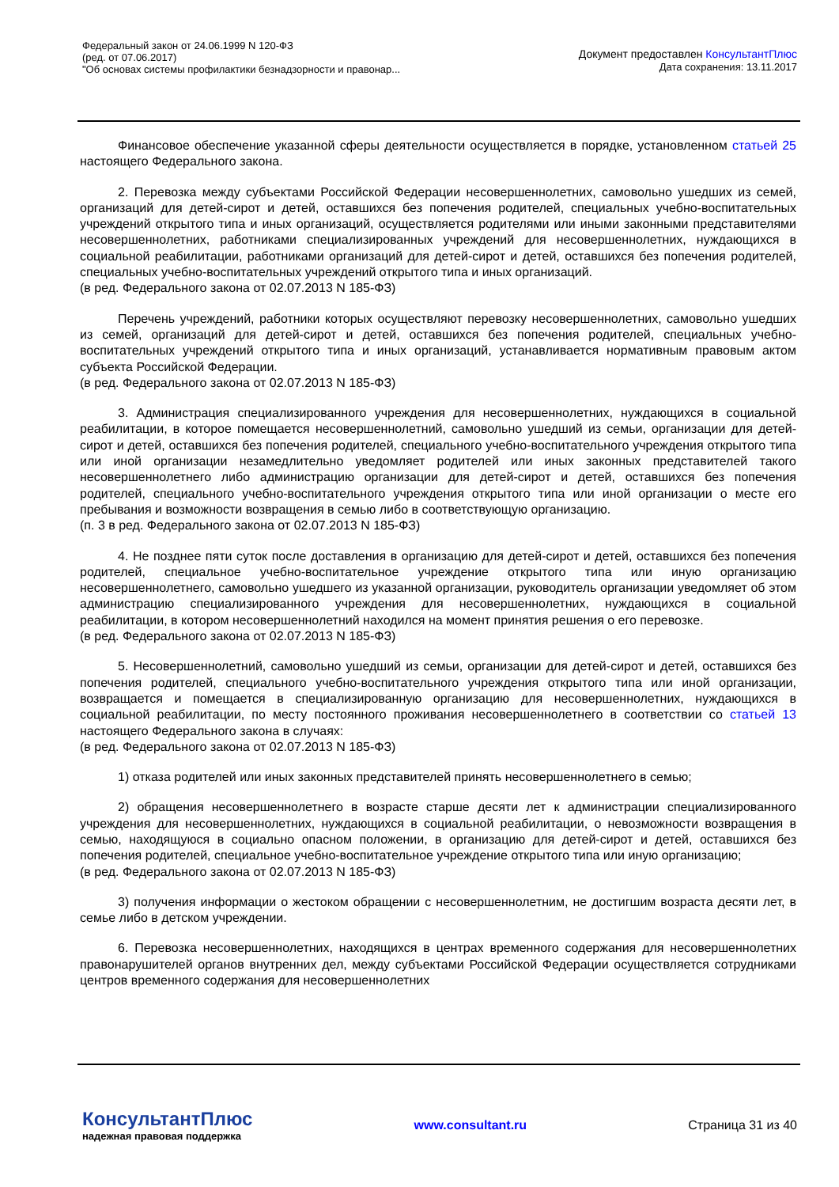Федеральный закон от 24.06.1999 N 120-ФЗ
(ред. от 07.06.2017)
"Об основах системы профилактики безнадзорности и правонар...
Документ предоставлен КонсультантПлюс
Дата сохранения: 13.11.2017
Финансовое обеспечение указанной сферы деятельности осуществляется в порядке, установленном статьей 25 настоящего Федерального закона.
2. Перевозка между субъектами Российской Федерации несовершеннолетних, самовольно ушедших из семей, организаций для детей-сирот и детей, оставшихся без попечения родителей, специальных учебно-воспитательных учреждений открытого типа и иных организаций, осуществляется родителями или иными законными представителями несовершеннолетних, работниками специализированных учреждений для несовершеннолетних, нуждающихся в социальной реабилитации, работниками организаций для детей-сирот и детей, оставшихся без попечения родителей, специальных учебно-воспитательных учреждений открытого типа и иных организаций.
(в ред. Федерального закона от 02.07.2013 N 185-ФЗ)
Перечень учреждений, работники которых осуществляют перевозку несовершеннолетних, самовольно ушедших из семей, организаций для детей-сирот и детей, оставшихся без попечения родителей, специальных учебно-воспитательных учреждений открытого типа и иных организаций, устанавливается нормативным правовым актом субъекта Российской Федерации.
(в ред. Федерального закона от 02.07.2013 N 185-ФЗ)
3. Администрация специализированного учреждения для несовершеннолетних, нуждающихся в социальной реабилитации, в которое помещается несовершеннолетний, самовольно ушедший из семьи, организации для детей-сирот и детей, оставшихся без попечения родителей, специального учебно-воспитательного учреждения открытого типа или иной организации незамедлительно уведомляет родителей или иных законных представителей такого несовершеннолетнего либо администрацию организации для детей-сирот и детей, оставшихся без попечения родителей, специального учебно-воспитательного учреждения открытого типа или иной организации о месте его пребывания и возможности возвращения в семью либо в соответствующую организацию.
(п. 3 в ред. Федерального закона от 02.07.2013 N 185-ФЗ)
4. Не позднее пяти суток после доставления в организацию для детей-сирот и детей, оставшихся без попечения родителей, специальное учебно-воспитательное учреждение открытого типа или иную организацию несовершеннолетнего, самовольно ушедшего из указанной организации, руководитель организации уведомляет об этом администрацию специализированного учреждения для несовершеннолетних, нуждающихся в социальной реабилитации, в котором несовершеннолетний находился на момент принятия решения о его перевозке.
(в ред. Федерального закона от 02.07.2013 N 185-ФЗ)
5. Несовершеннолетний, самовольно ушедший из семьи, организации для детей-сирот и детей, оставшихся без попечения родителей, специального учебно-воспитательного учреждения открытого типа или иной организации, возвращается и помещается в специализированную организацию для несовершеннолетних, нуждающихся в социальной реабилитации, по месту постоянного проживания несовершеннолетнего в соответствии со статьей 13 настоящего Федерального закона в случаях:
(в ред. Федерального закона от 02.07.2013 N 185-ФЗ)
1) отказа родителей или иных законных представителей принять несовершеннолетнего в семью;
2) обращения несовершеннолетнего в возрасте старше десяти лет к администрации специализированного учреждения для несовершеннолетних, нуждающихся в социальной реабилитации, о невозможности возвращения в семью, находящуюся в социально опасном положении, в организацию для детей-сирот и детей, оставшихся без попечения родителей, специальное учебно-воспитательное учреждение открытого типа или иную организацию;
(в ред. Федерального закона от 02.07.2013 N 185-ФЗ)
3) получения информации о жестоком обращении с несовершеннолетним, не достигшим возраста десяти лет, в семье либо в детском учреждении.
6. Перевозка несовершеннолетних, находящихся в центрах временного содержания для несовершеннолетних правонарушителей органов внутренних дел, между субъектами Российской Федерации осуществляется сотрудниками центров временного содержания для несовершеннолетних
КонсультантПлюс
надежная правовая поддержка
www.consultant.ru Страница 31 из 40